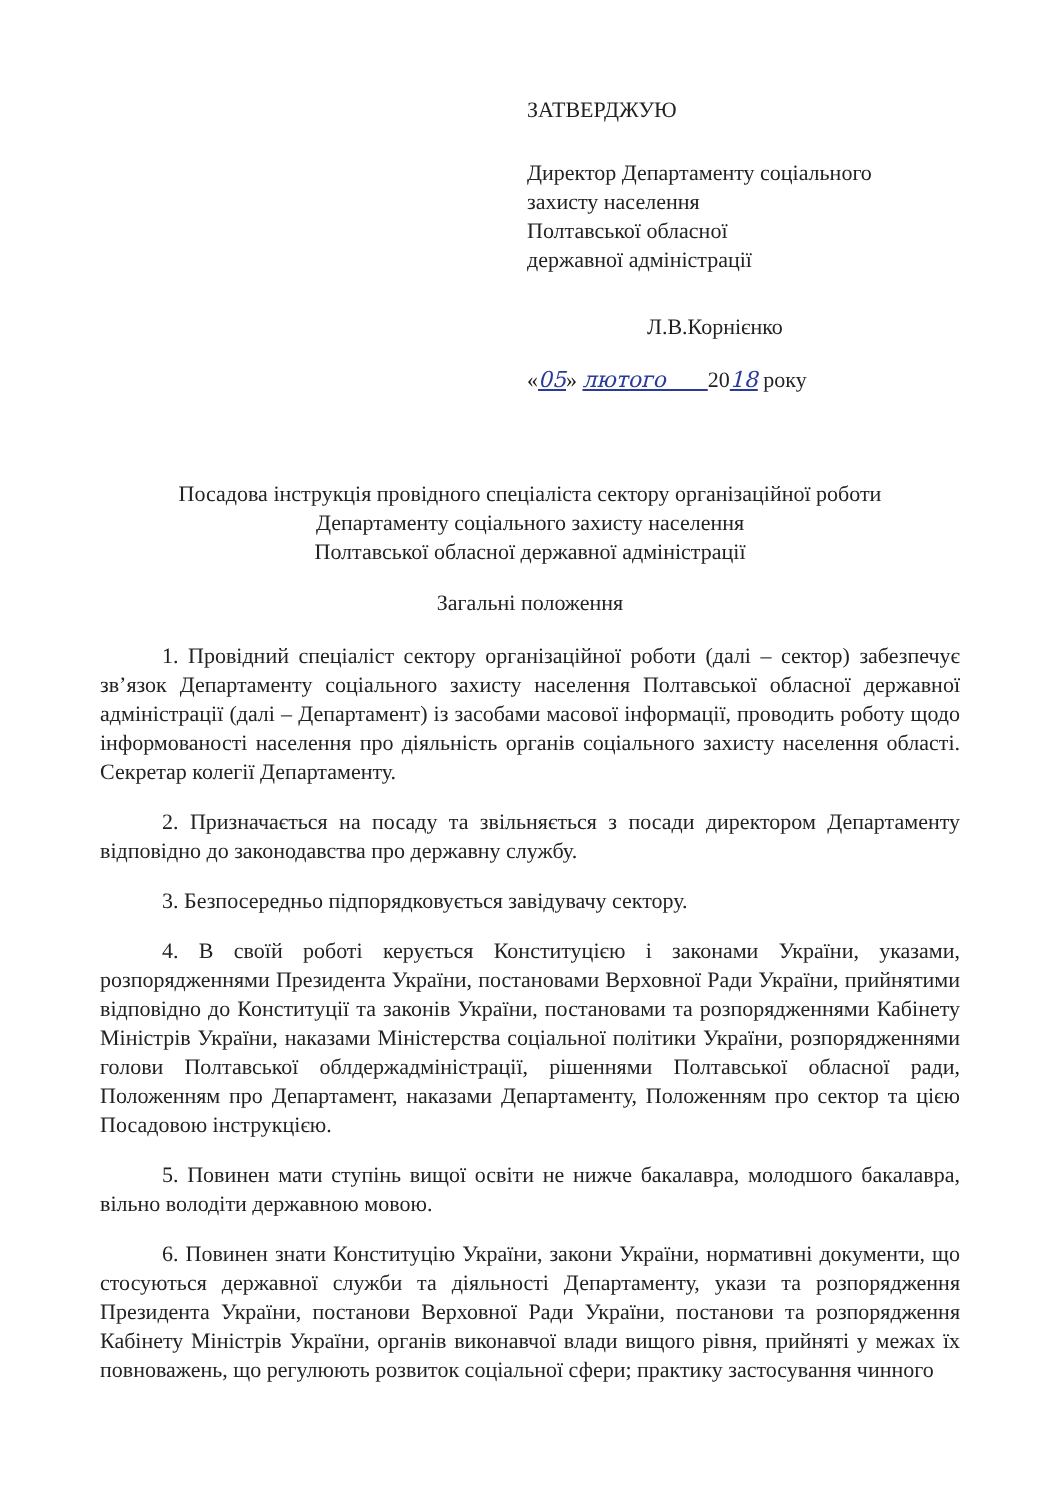ЗАТВЕРДЖУЮ
Директор Департаменту соціального
захисту населення
Полтавської обласної
державної адміністрації
Л.В.Корнієнко
«05» лютого 2018 року
Посадова інструкція провідного спеціаліста сектору організаційної роботи
Департаменту соціального захисту населення
Полтавської обласної державної адміністрації
Загальні положення
1. Провідний спеціаліст сектору організаційної роботи (далі – сектор) забезпечує зв’язок Департаменту соціального захисту населення Полтавської обласної державної адміністрації (далі – Департамент) із засобами масової інформації, проводить роботу щодо інформованості населення про діяльність органів соціального захисту населення області. Секретар колегії Департаменту.
2. Призначається на посаду та звільняється з посади директором Департаменту відповідно до законодавства про державну службу.
3. Безпосередньо підпорядковується завідувачу сектору.
4. В своїй роботі керується Конституцією і законами України, указами, розпорядженнями Президента України, постановами Верховної Ради України, прийнятими відповідно до Конституції та законів України, постановами та розпорядженнями Кабінету Міністрів України, наказами Міністерства соціальної політики України, розпорядженнями голови Полтавської облдержадміністрації, рішеннями Полтавської обласної ради, Положенням про Департамент, наказами Департаменту, Положенням про сектор та цією Посадовою інструкцією.
5. Повинен мати ступінь вищої освіти не нижче бакалавра, молодшого бакалавра, вільно володіти державною мовою.
6. Повинен знати Конституцію України, закони України, нормативні документи, що стосуються державної служби та діяльності Департаменту, укази та розпорядження Президента України, постанови Верховної Ради України, постанови та розпорядження Кабінету Міністрів України, органів виконавчої влади вищого рівня, прийняті у межах їх повноважень, що регулюють розвиток соціальної сфери; практику застосування чинного